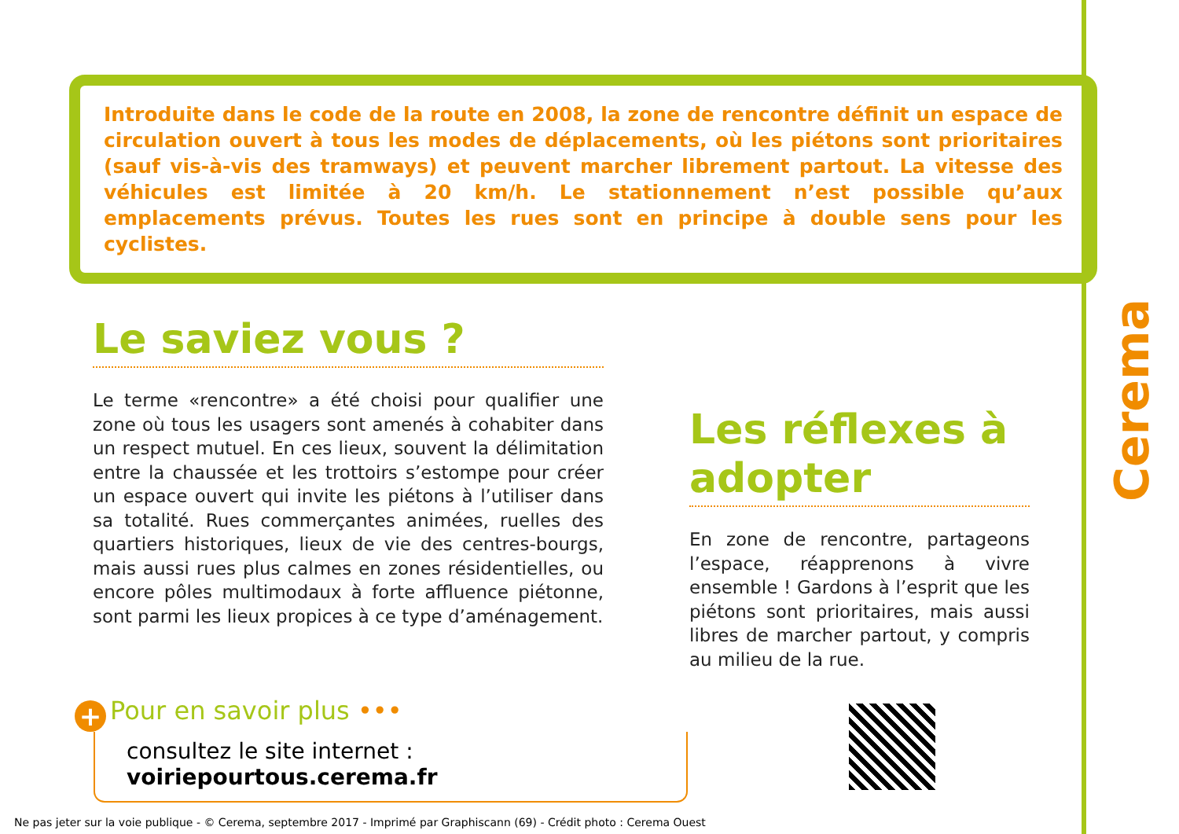Introduite dans le code de la route en 2008, la zone de rencontre définit un espace de circulation ouvert à tous les modes de déplacements, où les piétons sont prioritaires (sauf vis-à-vis des tramways) et peuvent marcher librement partout. La vitesse des véhicules est limitée à 20 km/h. Le stationnement n’est possible qu’aux emplacements prévus. Toutes les rues sont en principe à double sens pour les cyclistes.
Le saviez vous ?
Le terme «rencontre» a été choisi pour qualifier une zone où tous les usagers sont amenés à cohabiter dans un respect mutuel. En ces lieux, souvent la délimitation entre la chaussée et les trottoirs s’estompe pour créer un espace ouvert qui invite les piétons à l’utiliser dans sa totalité. Rues commerçantes animées, ruelles des quartiers historiques, lieux de vie des centres-bourgs, mais aussi rues plus calmes en zones résidentielles, ou encore pôles multimodaux à forte affluence piétonne, sont parmi les lieux propices à ce type d’aménagement.
Les réflexes à adopter
En zone de rencontre, partageons l’espace, réapprenons à vivre ensemble ! Gardons à l’esprit que les piétons sont prioritaires, mais aussi libres de marcher partout, y compris au milieu de la rue.
Cerema
+ Pour en savoir plus •••
consultez le site internet : voiriepourtous.cerema.fr
Ne pas jeter sur la voie publique - © Cerema, septembre 2017 - Imprimé par Graphiscann (69) - Crédit photo : Cerema Ouest